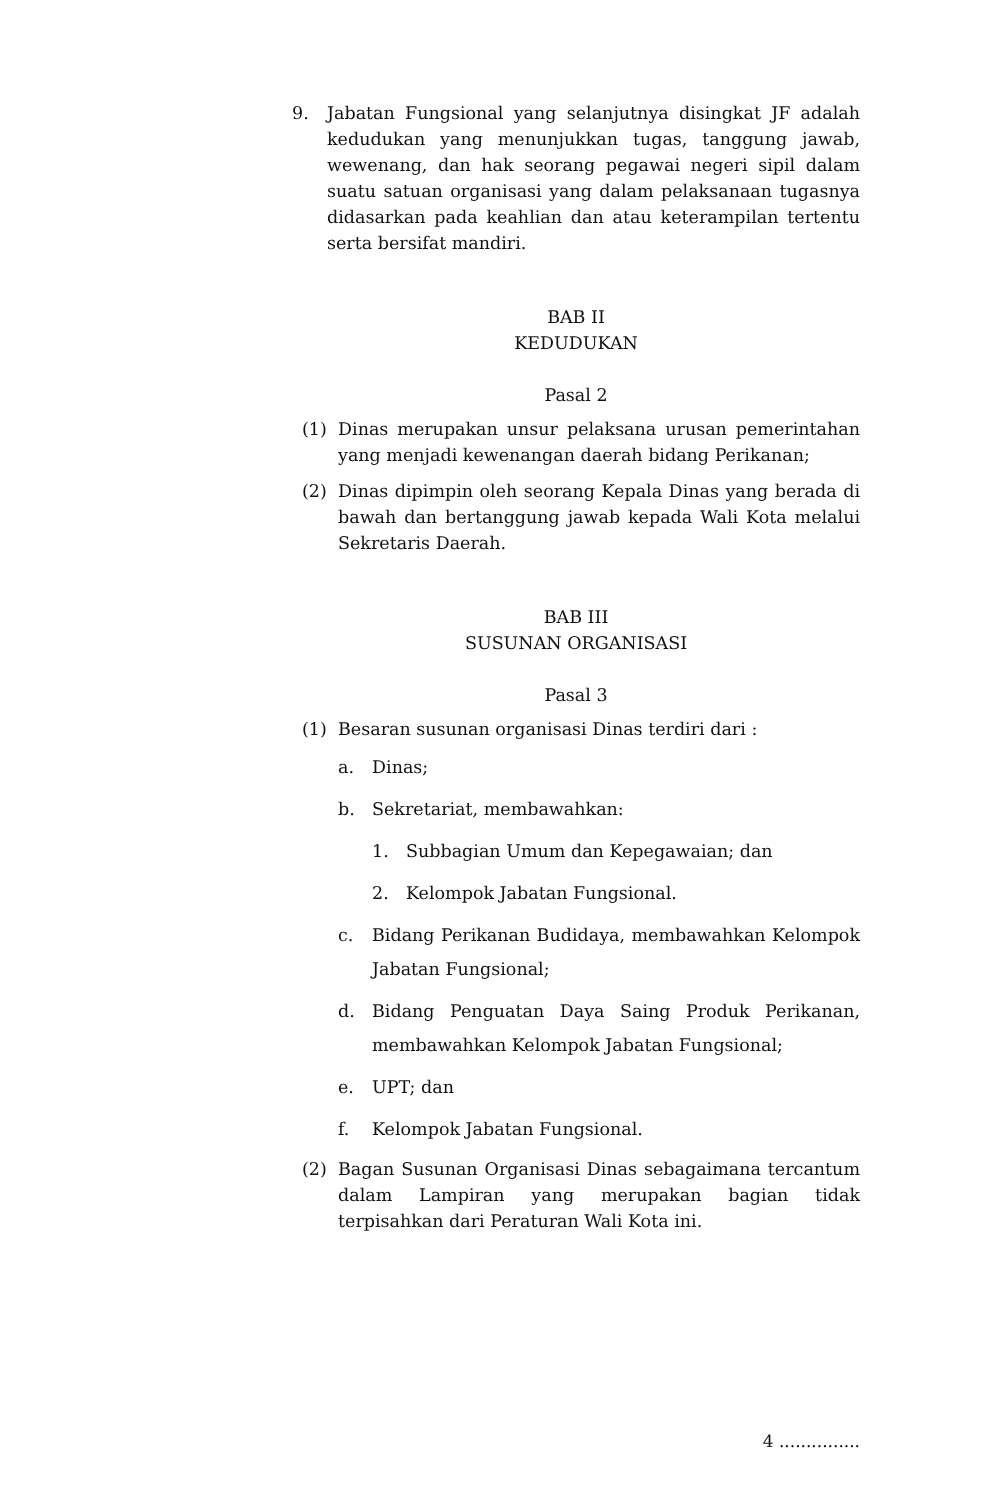9. Jabatan Fungsional yang selanjutnya disingkat JF adalah kedudukan yang menunjukkan tugas, tanggung jawab, wewenang, dan hak seorang pegawai negeri sipil dalam suatu satuan organisasi yang dalam pelaksanaan tugasnya didasarkan pada keahlian dan atau keterampilan tertentu serta bersifat mandiri.
BAB II
KEDUDUKAN
Pasal 2
(1) Dinas merupakan unsur pelaksana urusan pemerintahan yang menjadi kewenangan daerah bidang Perikanan;
(2) Dinas dipimpin oleh seorang Kepala Dinas yang berada di bawah dan bertanggung jawab kepada Wali Kota melalui Sekretaris Daerah.
BAB III
SUSUNAN ORGANISASI
Pasal 3
(1) Besaran susunan organisasi Dinas terdiri dari :
a. Dinas;
b. Sekretariat, membawahkan:
1. Subbagian Umum dan Kepegawaian; dan
2. Kelompok Jabatan Fungsional.
c. Bidang Perikanan Budidaya, membawahkan Kelompok Jabatan Fungsional;
d. Bidang Penguatan Daya Saing Produk Perikanan, membawahkan Kelompok Jabatan Fungsional;
e. UPT; dan
f. Kelompok Jabatan Fungsional.
(2) Bagan Susunan Organisasi Dinas sebagaimana tercantum dalam Lampiran yang merupakan bagian tidak terpisahkan dari Peraturan Wali Kota ini.
4 ...............